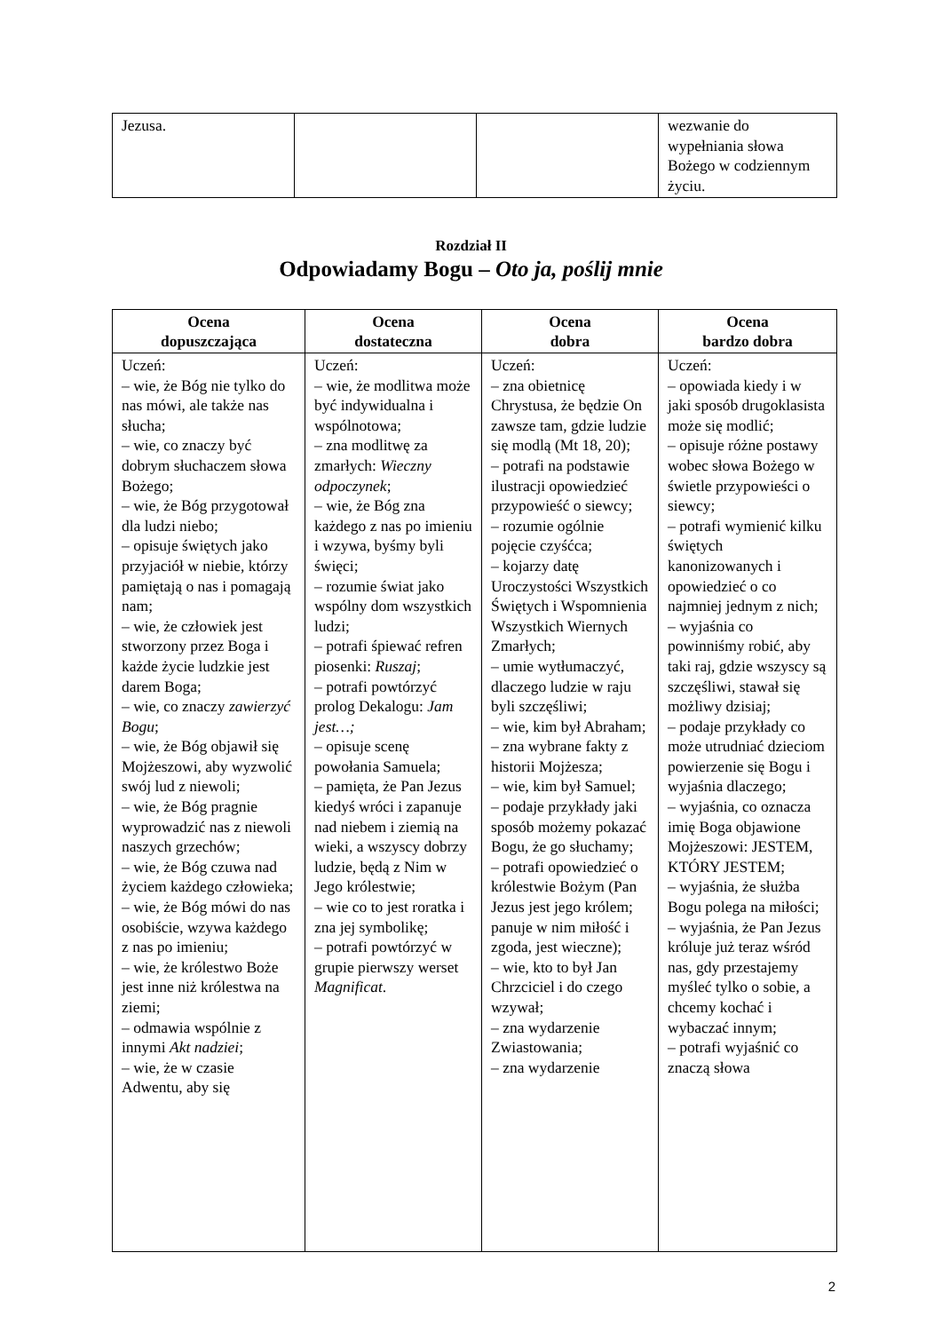| Jezusa. | | | wezwanie do wypełniania słowa Bożego w codziennym życiu. |
Rozdział II
Odpowiadamy Bogu – Oto ja, poślij mnie
| Ocena dopuszczająca | Ocena dostateczna | Ocena dobra | Ocena bardzo dobra |
| --- | --- | --- | --- |
| Uczeń: – wie, że Bóg nie tylko do nas mówi, ale także nas słucha; – wie, co znaczy być dobrym słuchaczem słowa Bożego; – wie, że Bóg przygotował dla ludzi niebo; – opisuje świętych jako przyjaciół w niebie, którzy pamiętają o nas i pomagają nam; – wie, że człowiek jest stworzony przez Boga i każde życie ludzkie jest darem Boga; – wie, co znaczy zawierzyć Bogu ; – wie, że Bóg objawił się Mojżeszowi, aby wyzwolić swój lud z niewoli; – wie, że Bóg pragnie wyprowadzić nas z niewoli naszych grzechów; – wie, że Bóg czuwa nad życiem każdego człowieka; – wie, że Bóg mówi do nas osobiście, wzywa każdego z nas po imieniu; – wie, że królestwo Boże jest inne niż królestwa na ziemi; – odmawia wspólnie z innymi Akt nadziei ; – wie, że w czasie Adwentu, aby się | Uczeń: – wie, że modlitwa może być indywidualna i wspólnotowa; – zna modlitwę za zmarłych: Wieczny odpoczynek ; – wie, że Bóg zna każdego z nas po imieniu i wzywa, byśmy byli święci; – rozumie świat jako wspólny dom wszystkich ludzi; – potrafi śpiewać refren piosenki: Ruszaj ; – potrafi powtórzyć prolog Dekalogu: Jam jest…; – opisuje scenę powołania Samuela; – pamięta, że Pan Jezus kiedyś wróci i zapanuje nad niebem i ziemią na wieki, a wszyscy dobrzy ludzie, będą z Nim w Jego królestwie; – wie co to jest roratka i zna jej symbolikę; – potrafi powtórzyć w grupie pierwszy werset Magnificat . | Uczeń: – zna obietnicę Chrystusa, że będzie On zawsze tam, gdzie ludzie się modlą (Mt 18, 20); – potrafi na podstawie ilustracji opowiedzieć przypowieść o siewcy; – rozumie ogólnie pojęcie czyśćca; – kojarzy datę Uroczystości Wszystkich Świętych i Wspomnienia Wszystkich Wiernych Zmarłych; – umie wytłumaczyć, dlaczego ludzie w raju byli szczęśliwi; – wie, kim był Abraham; – zna wybrane fakty z historii Mojżesza; – wie, kim był Samuel; – podaje przykłady jaki sposób możemy pokazać Bogu, że go słuchamy; – potrafi opowiedzieć o królestwie Bożym (Pan Jezus jest jego królem; panuje w nim miłość i zgoda, jest wieczne); – wie, kto to był Jan Chrzciciel i do czego wzywał; – zna wydarzenie Zwiastowania; – zna wydarzenie | Uczeń: – opowiada kiedy i w jaki sposób drugoklasista może się modlić; – opisuje różne postawy wobec słowa Bożego w świetle przypowieści o siewcy; – potrafi wymienić kilku świętych kanonizowanych i opowiedzieć o co najmniej jednym z nich; – wyjaśnia co powinniśmy robić, aby taki raj, gdzie wszyscy są szczęśliwi, stawał się możliwy dzisiaj; – podaje przykłady co może utrudniać dzieciom powierzenie się Bogu i wyjaśnia dlaczego; – wyjaśnia, co oznacza imię Boga objawione Mojżeszowi: JESTEM, KTÓRY JESTEM; – wyjaśnia, że służba Bogu polega na miłości; – wyjaśnia, że Pan Jezus króluje już teraz wśród nas, gdy przestajemy myśleć tylko o sobie, a chcemy kochać i wybaczać innym; – potrafi wyjaśnić co znaczą słowa |
2